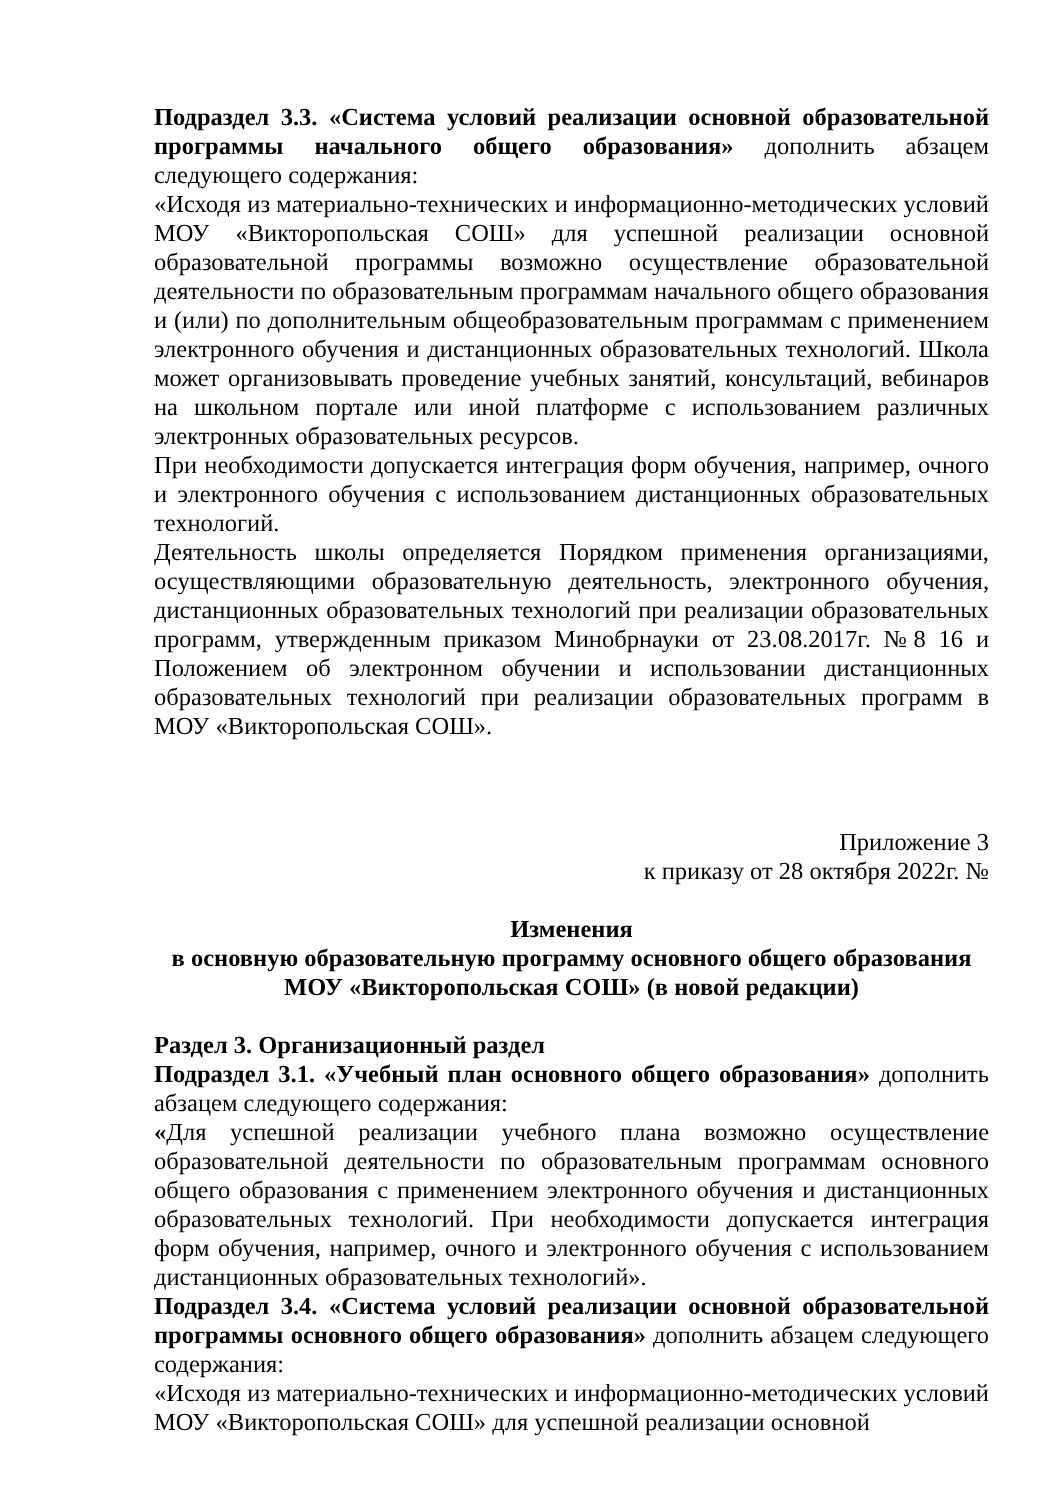Подраздел 3.3. «Система условий реализации основной образовательной программы начального общего образования» дополнить абзацем следующего содержания:
«Исходя из материально-технических и информационно-методических условий МОУ «Викторопольская СОШ» для успешной реализации основной образовательной программы возможно осуществление образовательной деятельности по образовательным программам начального общего образования и (или) по дополнительным общеобразовательным программам с применением электронного обучения и дистанционных образовательных технологий. Школа может организовывать проведение учебных занятий, консультаций, вебинаров на школьном портале или иной платформе с использованием различных электронных образовательных ресурсов.
При необходимости допускается интеграция форм обучения, например, очного и электронного обучения с использованием дистанционных образовательных технологий.
Деятельность школы определяется Порядком применения организациями, осуществляющими образовательную деятельность, электронного обучения, дистанционных образовательных технологий при реализации образовательных программ, утвержденным приказом Минобрнауки от 23.08.2017г. №8 16 и Положением об электронном обучении и использовании дистанционных образовательных технологий при реализации образовательных программ в МОУ «Викторопольская СОШ».
Приложение 3
к приказу от 28 октября 2022г. №
Изменения
в основную образовательную программу основного общего образования
МОУ «Викторопольская СОШ» (в новой редакции)
Раздел 3. Организационный раздел
Подраздел 3.1. «Учебный план основного общего образования» дополнить абзацем следующего содержания:
«Для успешной реализации учебного плана возможно осуществление образовательной деятельности по образовательным программам основного общего образования с применением электронного обучения и дистанционных образовательных технологий. При необходимости допускается интеграция форм обучения, например, очного и электронного обучения с использованием дистанционных образовательных технологий».
Подраздел 3.4. «Система условий реализации основной образовательной программы основного общего образования» дополнить абзацем следующего содержания:
«Исходя из материально-технических и информационно-методических условий МОУ «Викторопольская СОШ» для успешной реализации основной